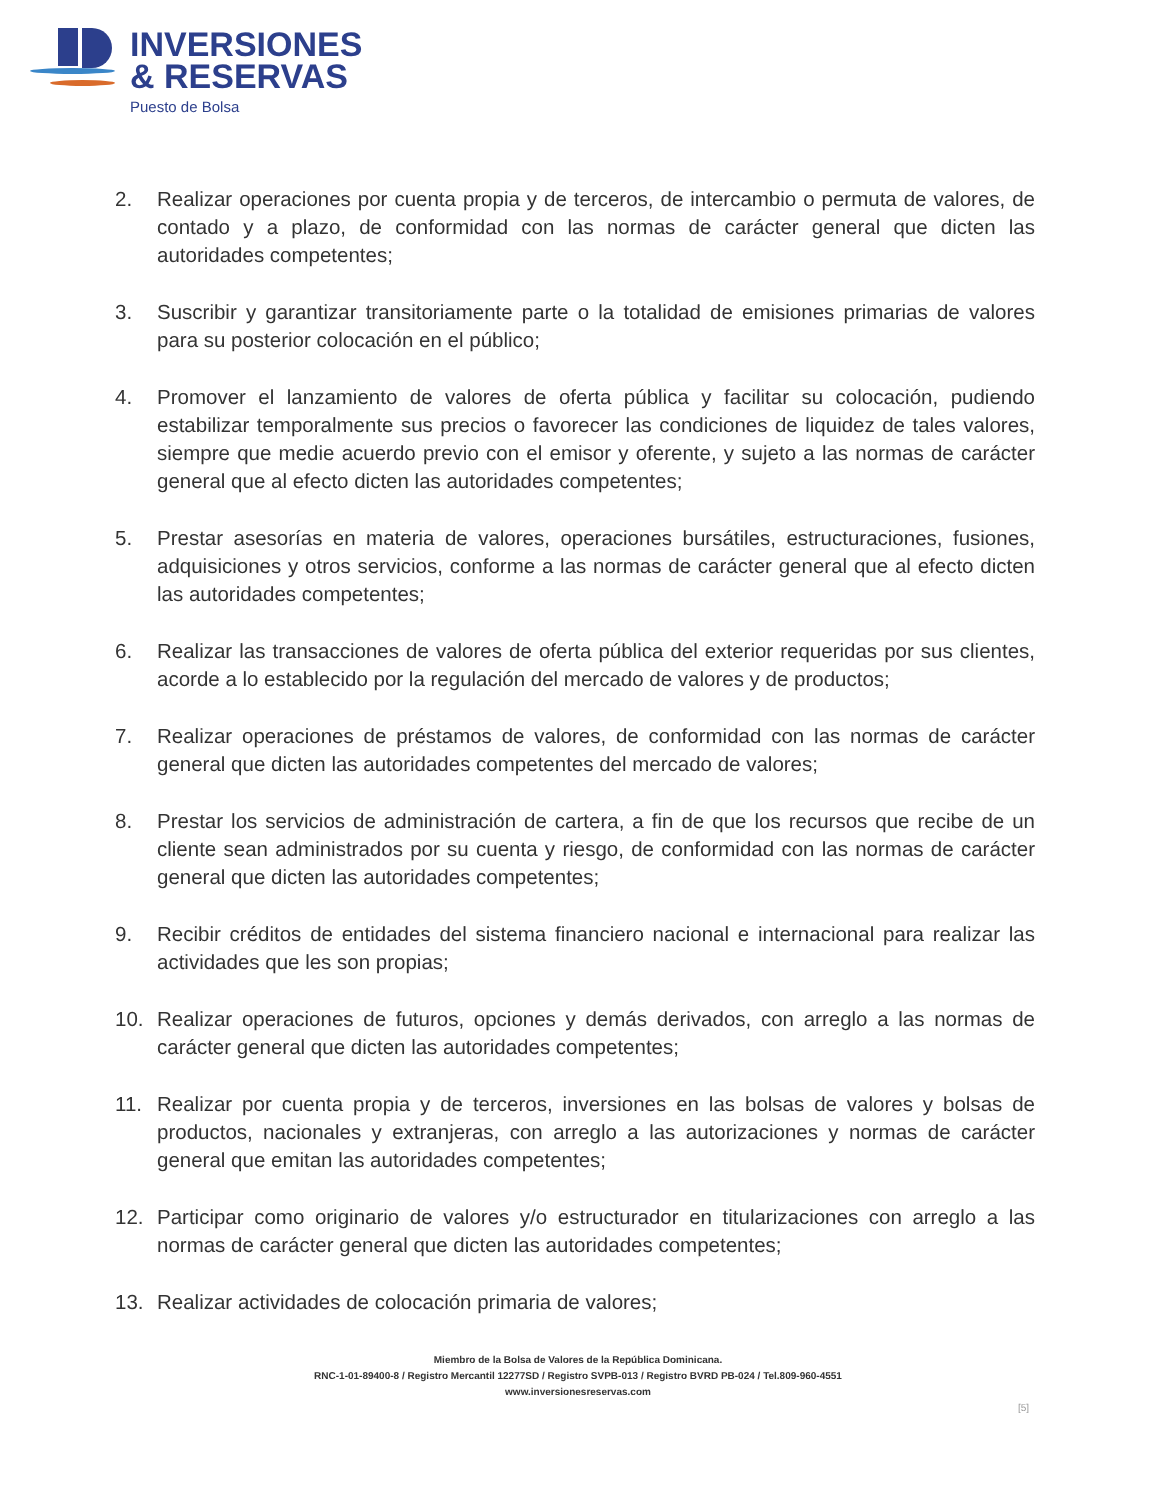INVERSIONES
& RESERVAS
Puesto de Bolsa
2. Realizar operaciones por cuenta propia y de terceros, de intercambio o permuta de valores, de contado y a plazo, de conformidad con las normas de carácter general que dicten las autoridades competentes;
3. Suscribir y garantizar transitoriamente parte o la totalidad de emisiones primarias de valores para su posterior colocación en el público;
4. Promover el lanzamiento de valores de oferta pública y facilitar su colocación, pudiendo estabilizar temporalmente sus precios o favorecer las condiciones de liquidez de tales valores, siempre que medie acuerdo previo con el emisor y oferente, y sujeto a las normas de carácter general que al efecto dicten las autoridades competentes;
5. Prestar asesorías en materia de valores, operaciones bursátiles, estructuraciones, fusiones, adquisiciones y otros servicios, conforme a las normas de carácter general que al efecto dicten las autoridades competentes;
6. Realizar las transacciones de valores de oferta pública del exterior requeridas por sus clientes, acorde a lo establecido por la regulación del mercado de valores y de productos;
7. Realizar operaciones de préstamos de valores, de conformidad con las normas de carácter general que dicten las autoridades competentes del mercado de valores;
8. Prestar los servicios de administración de cartera, a fin de que los recursos que recibe de un cliente sean administrados por su cuenta y riesgo, de conformidad con las normas de carácter general que dicten las autoridades competentes;
9. Recibir créditos de entidades del sistema financiero nacional e internacional para realizar las actividades que les son propias;
10. Realizar operaciones de futuros, opciones y demás derivados, con arreglo a las normas de carácter general que dicten las autoridades competentes;
11. Realizar por cuenta propia y de terceros, inversiones en las bolsas de valores y bolsas de productos, nacionales y extranjeras, con arreglo a las autorizaciones y normas de carácter general que emitan las autoridades competentes;
12. Participar como originario de valores y/o estructurador en titularizaciones con arreglo a las normas de carácter general que dicten las autoridades competentes;
13. Realizar actividades de colocación primaria de valores;
Miembro de la Bolsa de Valores de la República Dominicana.
RNC-1-01-89400-8 / Registro Mercantil 12277SD / Registro SVPB-013 / Registro BVRD PB-024 / Tel.809-960-4551
www.inversionesreservas.com
[5]